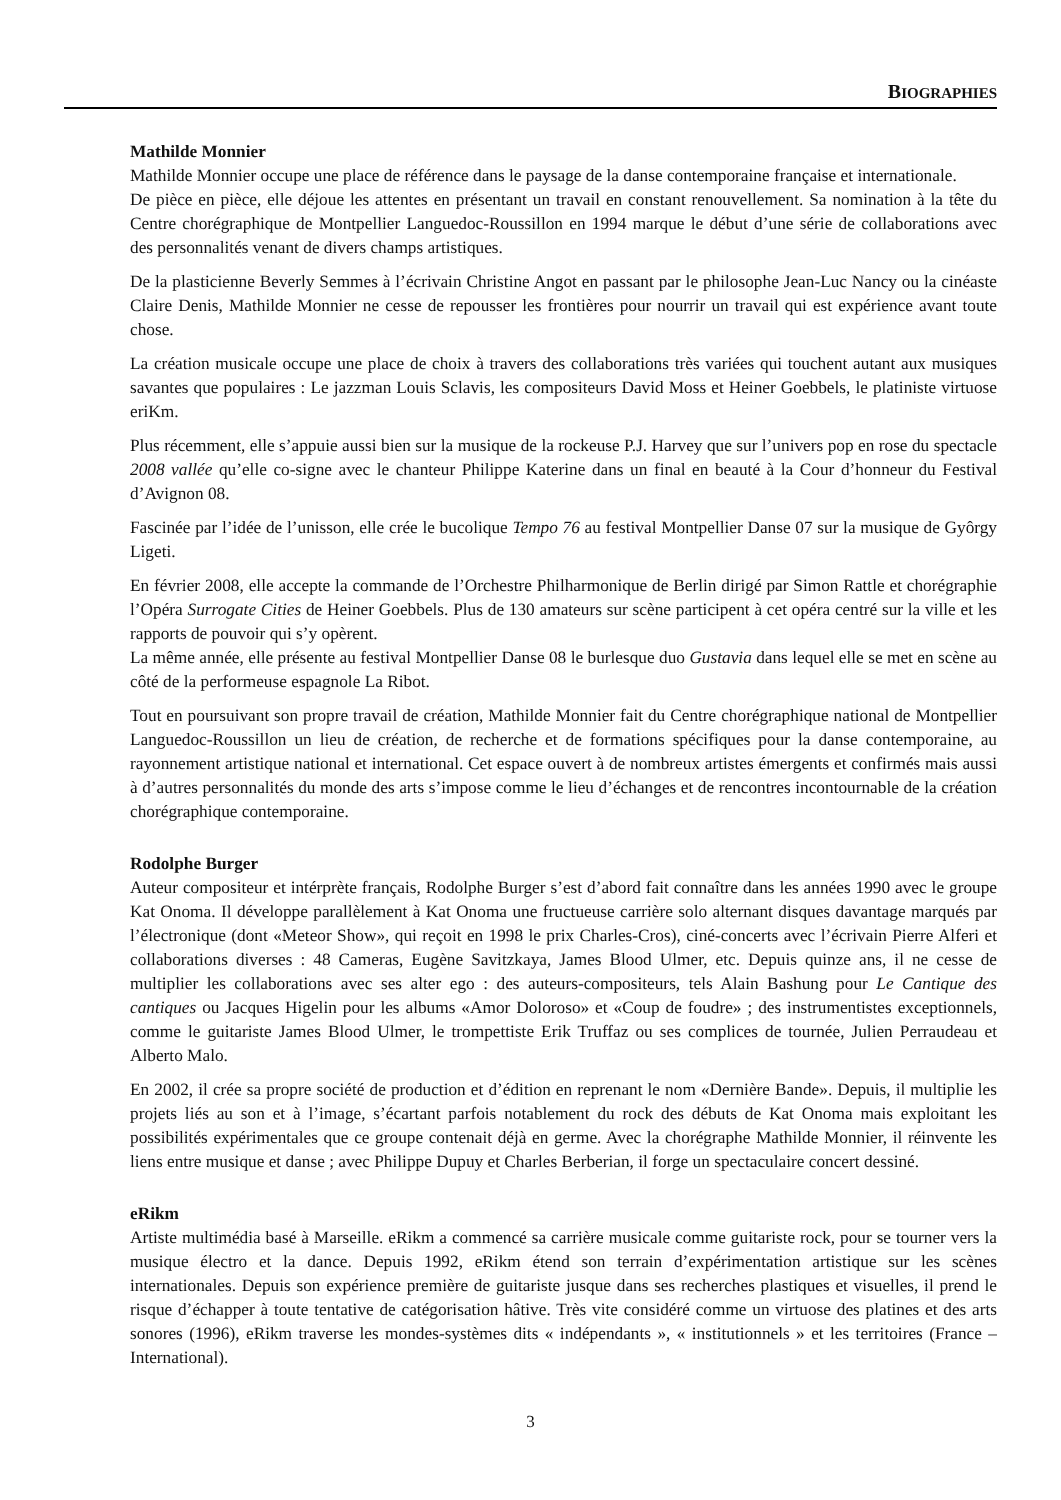BIOGRAPHIES
Mathilde Monnier
Mathilde Monnier occupe une place de référence dans le paysage de la danse contemporaine française et internationale.
De pièce en pièce, elle déjoue les attentes en présentant un travail en constant renouvellement. Sa nomination à la tête du Centre chorégraphique de Montpellier Languedoc-Roussillon en 1994 marque le début d’une série de collaborations avec des personnalités venant de divers champs artistiques.
De la plasticienne Beverly Semmes à l’écrivain Christine Angot en passant par le philosophe Jean-Luc Nancy ou la cinéaste Claire Denis, Mathilde Monnier ne cesse de repousser les frontières pour nourrir un travail qui est expérience avant toute chose.
La création musicale occupe une place de choix à travers des collaborations très variées qui touchent autant aux musiques savantes que populaires : Le jazzman Louis Sclavis, les compositeurs David Moss et Heiner Goebbels, le platiniste virtuose eriKm.
Plus récemment, elle s’appuie aussi bien sur la musique de la rockeuse P.J. Harvey que sur l’univers pop en rose du spectacle 2008 vallée qu’elle co-signe avec le chanteur Philippe Katerine dans un final en beauté à la Cour d’honneur du Festival d’Avignon 08.
Fascinée par l’idée de l’unisson, elle crée le bucolique Tempo 76 au festival Montpellier Danse 07 sur la musique de Gyôrgy Ligeti.
En février 2008, elle accepte la commande de l’Orchestre Philharmonique de Berlin dirigé par Simon Rattle et chorégraphie l’Opéra Surrogate Cities de Heiner Goebbels. Plus de 130 amateurs sur scène participent à cet opéra centré sur la ville et les rapports de pouvoir qui s’y opèrent.
La même année, elle présente au festival Montpellier Danse 08 le burlesque duo Gustavia dans lequel elle se met en scène au côté de la performeuse espagnole La Ribot.
Tout en poursuivant son propre travail de création, Mathilde Monnier fait du Centre chorégraphique national de Montpellier Languedoc-Roussillon un lieu de création, de recherche et de formations spécifiques pour la danse contemporaine, au rayonnement artistique national et international. Cet espace ouvert à de nombreux artistes émergents et confirmés mais aussi à d’autres personnalités du monde des arts s’impose comme le lieu d’échanges et de rencontres incontournable de la création chorégraphique contemporaine.
Rodolphe Burger
Auteur compositeur et intérprète français, Rodolphe Burger s’est d’abord fait connaître dans les années 1990 avec le groupe Kat Onoma. Il développe parallèlement à Kat Onoma une fructueuse carrière solo alternant disques davantage marqués par l’électronique (dont «Meteor Show», qui reçoit en 1998 le prix Charles-Cros), ciné-concerts avec l’écrivain Pierre Alferi et collaborations diverses : 48 Cameras, Eugène Savitzkaya, James Blood Ulmer, etc. Depuis quinze ans, il ne cesse de multiplier les collaborations avec ses alter ego : des auteurs-compositeurs, tels Alain Bashung pour Le Cantique des cantiques ou Jacques Higelin pour les albums «Amor Doloroso» et «Coup de foudre» ; des instrumentistes exceptionnels, comme le guitariste James Blood Ulmer, le trompettiste Erik Truffaz ou ses complices de tournée, Julien Perraudeau et Alberto Malo.
En 2002, il crée sa propre société de production et d’édition en reprenant le nom «Dernière Bande». Depuis, il multiplie les projets liés au son et à l’image, s’écartant parfois notablement du rock des débuts de Kat Onoma mais exploitant les possibilités expérimentales que ce groupe contenait déjà en germe. Avec la chorégraphe Mathilde Monnier, il réinvente les liens entre musique et danse ; avec Philippe Dupuy et Charles Berberian, il forge un spectaculaire concert dessiné.
eRikm
Artiste multimédia basé à Marseille. eRikm a commencé sa carrière musicale comme guitariste rock, pour se tourner vers la musique électro et la dance. Depuis 1992, eRikm étend son terrain d’expérimentation artistique sur les scènes internationales. Depuis son expérience première de guitariste jusque dans ses recherches plastiques et visuelles, il prend le risque d’échapper à toute tentative de catégorisation hâtive. Très vite considéré comme un virtuose des platines et des arts sonores (1996), eRikm traverse les mondes-systèmes dits « indépendants », « institutionnels » et les territoires (France – International).
3